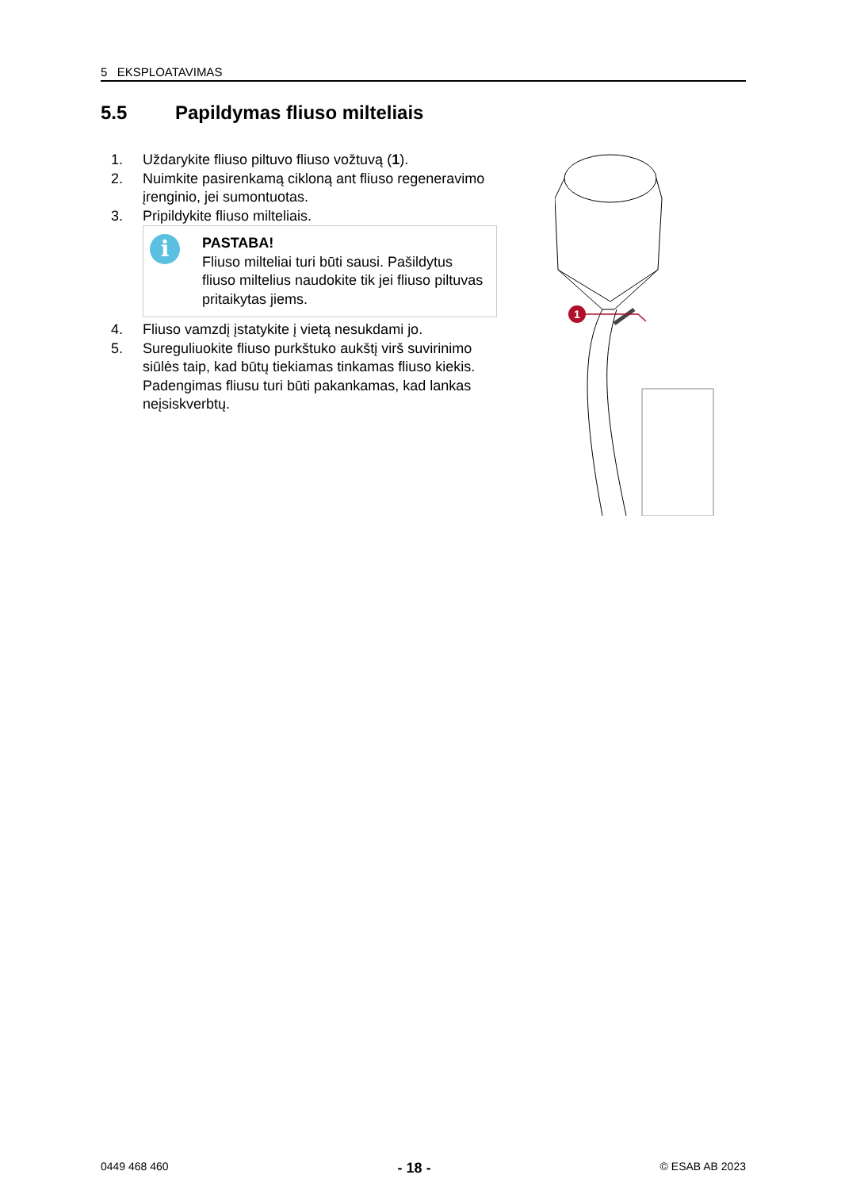5 EKSPLOATAVIMAS
5.5 Papildymas fliuso milteliais
1. Uždarykite fliuso piltuvo fliuso vožtuvą (1).
2. Nuimkite pasirenkamą cikloną ant fliuso regeneravimo įrenginio, jei sumontuotas.
3. Pripildykite fliuso milteliais.
i
PASTABA!
Fliuso milteliai turi būti sausi. Pašildytus fliuso miltelius naudokite tik jei fliuso piltuvas pritaikytas jiems.
4. Fliuso vamzdį įstatykite į vietą nesukdami jo.
5. Sureguliuokite fliuso purkštuko aukštį virš suvirinimo siūlės taip, kad būtų tiekiamas tinkamas fliuso kiekis.
Padengimas fliusu turi būti pakankamas, kad lankas neįsiskverbtų.
1
0449 468 460 - 18 - © ESAB AB 2023